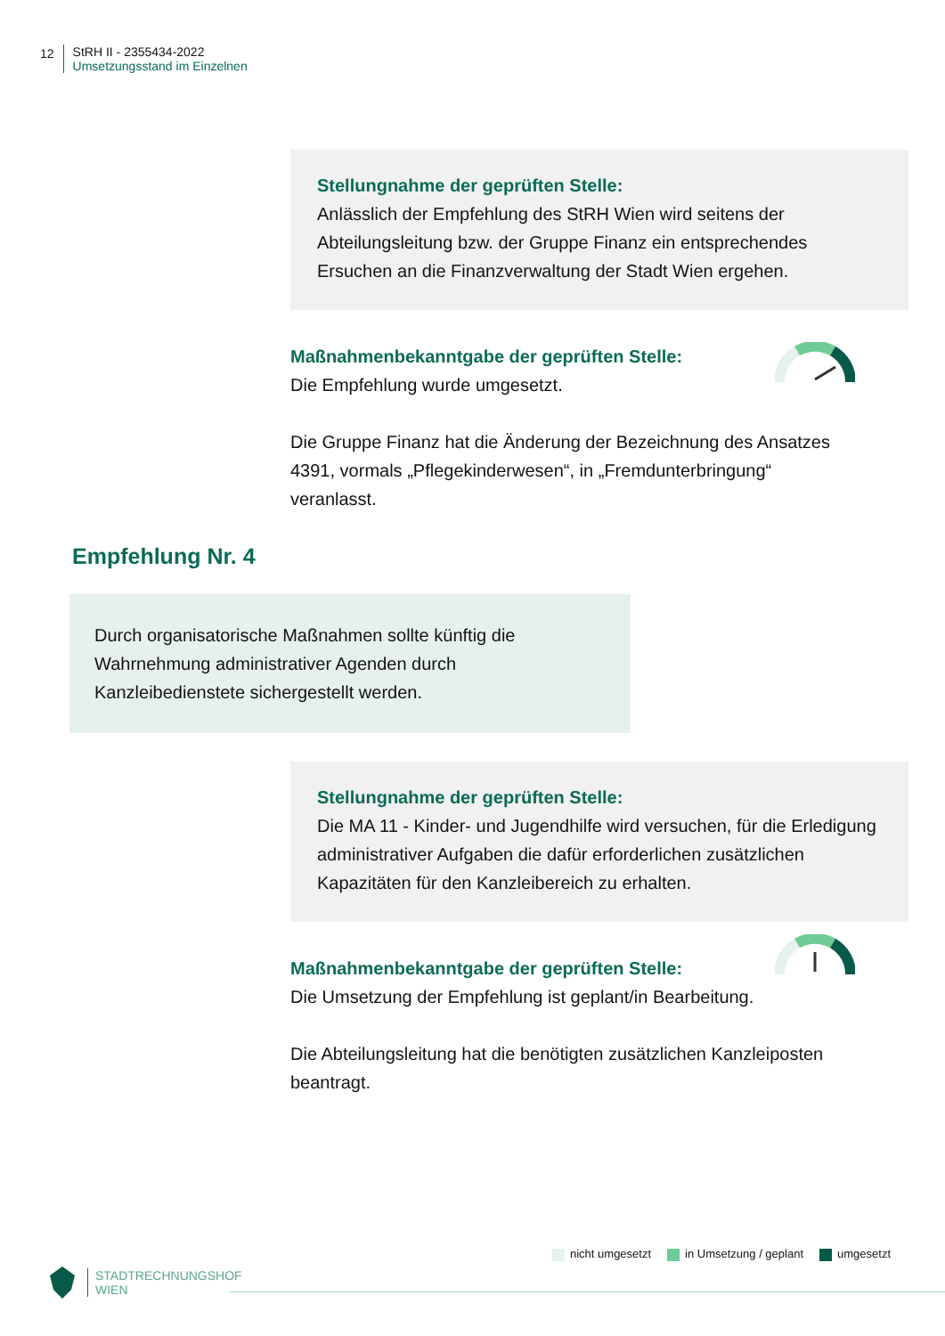12 StRH II - 2355434-2022
Umsetzungsstand im Einzelnen
Stellungnahme der geprüften Stelle:
Anlässlich der Empfehlung des StRH Wien wird seitens der Abteilungsleitung bzw. der Gruppe Finanz ein entsprechendes Ersuchen an die Finanzverwaltung der Stadt Wien ergehen.
Maßnahmenbekanntgabe der geprüften Stelle:
Die Empfehlung wurde umgesetzt.
Die Gruppe Finanz hat die Änderung der Bezeichnung des Ansatzes 4391, vormals „Pflegekinderwesen“, in „Fremdunterbringung“ veranlasst.
Empfehlung Nr. 4
Durch organisatorische Maßnahmen sollte künftig die Wahrnehmung administrativer Agenden durch Kanzleibedienstete sichergestellt werden.
Stellungnahme der geprüften Stelle:
Die MA 11 - Kinder- und Jugendhilfe wird versuchen, für die Erledigung administrativer Aufgaben die dafür erforderlichen zusätzlichen Kapazitäten für den Kanzleibereich zu erhalten.
Maßnahmenbekanntgabe der geprüften Stelle:
Die Umsetzung der Empfehlung ist geplant/in Bearbeitung.
Die Abteilungsleitung hat die benötigten zusätzlichen Kanzleiposten beantragt.
nicht umgesetzt in Umsetzung / geplant umgesetzt
STADTRECHNUNGSHOF
WIEN